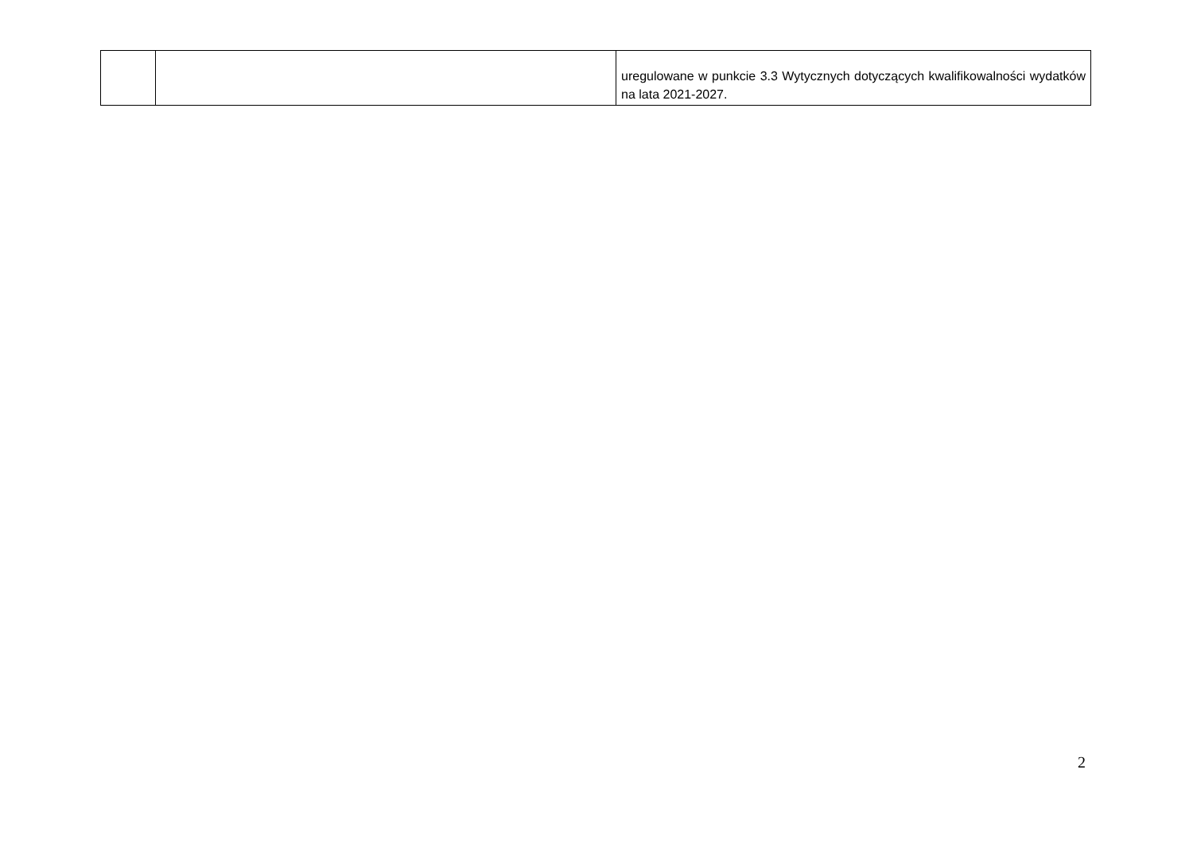| | | uregulowane w punkcie 3.3 Wytycznych dotyczących kwalifikowalności wydatków na lata 2021-2027. |
2